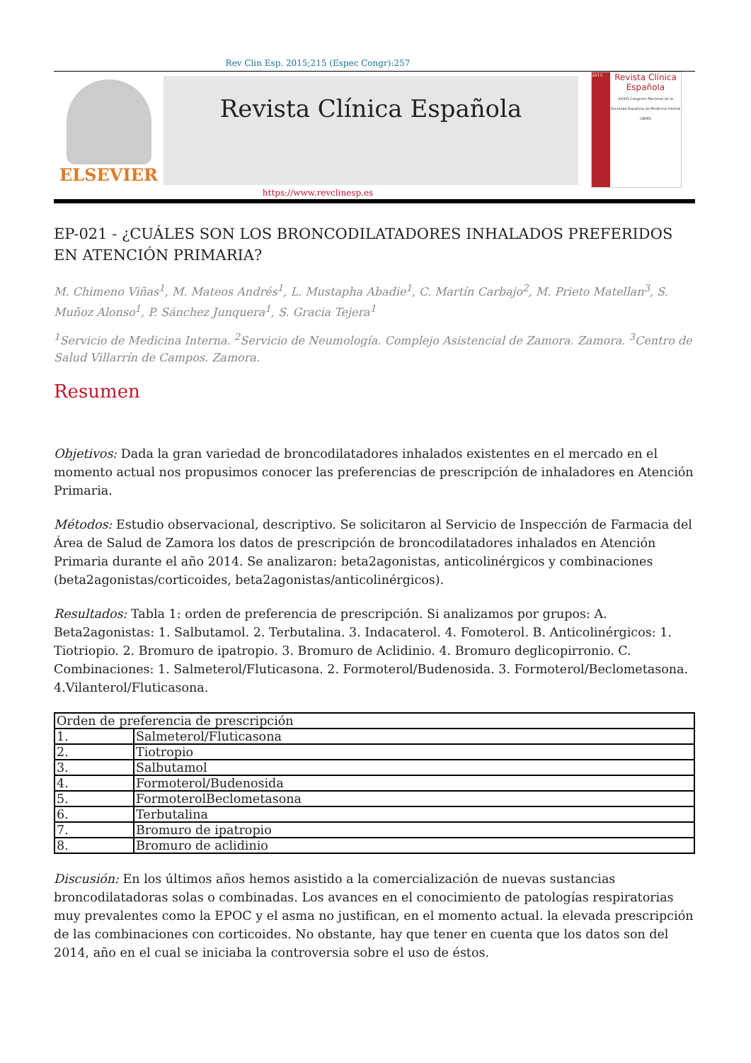Rev Clin Esp. 2015;215 (Espec Congr):257
ELSEVIER
Revista Clínica Española
2015
Revista Clínica Española
XXXVI Congreso Nacional de la Sociedad Española de Medicina Interna (SEMI)
https://www.revclinesp.es
EP-021 - ¿CUÁLES SON LOS BRONCODILATADORES INHALADOS PREFERIDOS EN ATENCIÓN PRIMARIA?
M. Chimeno Viñas<sup>1</sup>, M. Mateos Andrés<sup>1</sup>, L. Mustapha Abadie<sup>1</sup>, C. Martín Carbajo<sup>2</sup>, M. Prieto Matellan<sup>3</sup>, S. Muñoz Alonso<sup>1</sup>, P. Sánchez Junquera<sup>1</sup>, S. Gracia Tejera<sup>1</sup>
<sup>1</sup> Servicio de Medicina Interna. <sup>2</sup>Servicio de Neumología. Complejo Asistencial de Zamora. Zamora. <sup>3</sup>Centro de Salud Villarrín de Campos. Zamora.
Resumen
Objetivos: Dada la gran variedad de broncodilatadores inhalados existentes en el mercado en el momento actual nos propusimos conocer las preferencias de prescripción de inhaladores en Atención Primaria.
Métodos: Estudio observacional, descriptivo. Se solicitaron al Servicio de Inspección de Farmacia del Área de Salud de Zamora los datos de prescripción de broncodilatadores inhalados en Atención Primaria durante el año 2014. Se analizaron: beta2agonistas, anticolinérgicos y combinaciones (beta2agonistas/corticoides, beta2agonistas/anticolinérgicos).
Resultados: Tabla 1: orden de preferencia de prescripción. Si analizamos por grupos: A. Beta2agonistas: 1. Salbutamol. 2. Terbutalina. 3. Indacaterol. 4. Fomoterol. B. Anticolinérgicos: 1. Tiotriopio. 2. Bromuro de ipatropio. 3. Bromuro de Aclidinio. 4. Bromuro deglicopirronio. C. Combinaciones: 1. Salmeterol/Fluticasona. 2. Formoterol/Budenosida. 3. Formoterol/Beclometasona. 4.Vilanterol/Fluticasona.
| Orden de preferencia de prescripción | |
| --- | --- |
| 1. | Salmeterol/Fluticasona |
| 2. | Tiotropio |
| 3. | Salbutamol |
| 4. | Formoterol/Budenosida |
| 5. | FormoterolBeclometasona |
| 6. | Terbutalina |
| 7. | Bromuro de ipatropio |
| 8. | Bromuro de aclidinio |
Discusión: En los últimos años hemos asistido a la comercialización de nuevas sustancias broncodilatadoras solas o combinadas. Los avances en el conocimiento de patologías respiratorias muy prevalentes como la EPOC y el asma no justifican, en el momento actual. la elevada prescripción de las combinaciones con corticoides. No obstante, hay que tener en cuenta que los datos son del 2014, año en el cual se iniciaba la controversia sobre el uso de éstos.